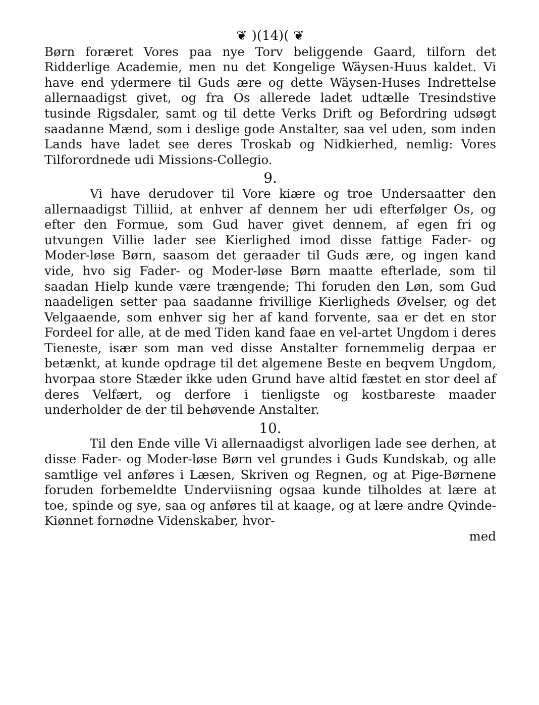❦ )(14)( ❦
Børn foræret Vores paa nye Torv beliggende Gaard, tilforn det Ridderlige Academie, men nu det Kongelige Wäysen-Huus kaldet. Vi have end ydermere til Guds ære og dette Wäysen-Huses Indrettelse allernaadigst givet, og fra Os allerede ladet udtælle Tresindstive tusinde Rigsdaler, samt og til dette Verks Drift og Befordring udsøgt saadanne Mænd, som i deslige gode Anstalter, saa vel uden, som inden Lands have ladet see deres Troskab og Nidkierhed, nemlig: Vores Tilforordnede udi Missions-Collegio.
9.
Vi have derudover til Vore kiære og troe Undersaatter den allernaadigst Tilliid, at enhver af dennem her udi efterfølger Os, og efter den Formue, som Gud haver givet dennem, af egen fri og utvungen Villie lader see Kierlighed imod disse fattige Fader- og Moder-løse Børn, saasom det geraader til Guds ære, og ingen kand vide, hvo sig Fader- og Moder-løse Børn maatte efterlade, som til saadan Hielp kunde være trængende; Thi foruden den Løn, som Gud naadeligen setter paa saadanne frivillige Kierligheds Øvelser, og det Velgaaende, som enhver sig her af kand forvente, saa er det en stor Fordeel for alle, at de med Tiden kand faae en vel-artet Ungdom i deres Tieneste, især som man ved disse Anstalter fornemmelig derpaa er betænkt, at kunde opdrage til det algemene Beste en beqvem Ungdom, hvorpaa store Stæder ikke uden Grund have altid fæstet en stor deel af deres Velfært, og derfore i tienligste og kostbareste maader underholder de der til behøvende Anstalter.
10.
Til den Ende ville Vi allernaadigst alvorligen lade see derhen, at disse Fader- og Moder-løse Børn vel grundes i Guds Kundskab, og alle samtlige vel anføres i Læsen, Skriven og Regnen, og at Pige-Børnene foruden forbemeldte Underviisning ogsaa kunde tilholdes at lære at toe, spinde og sye, saa og anføres til at kaage, og at lære andre Qvinde-Kiønnet fornødne Videnskaber, hvor-
med